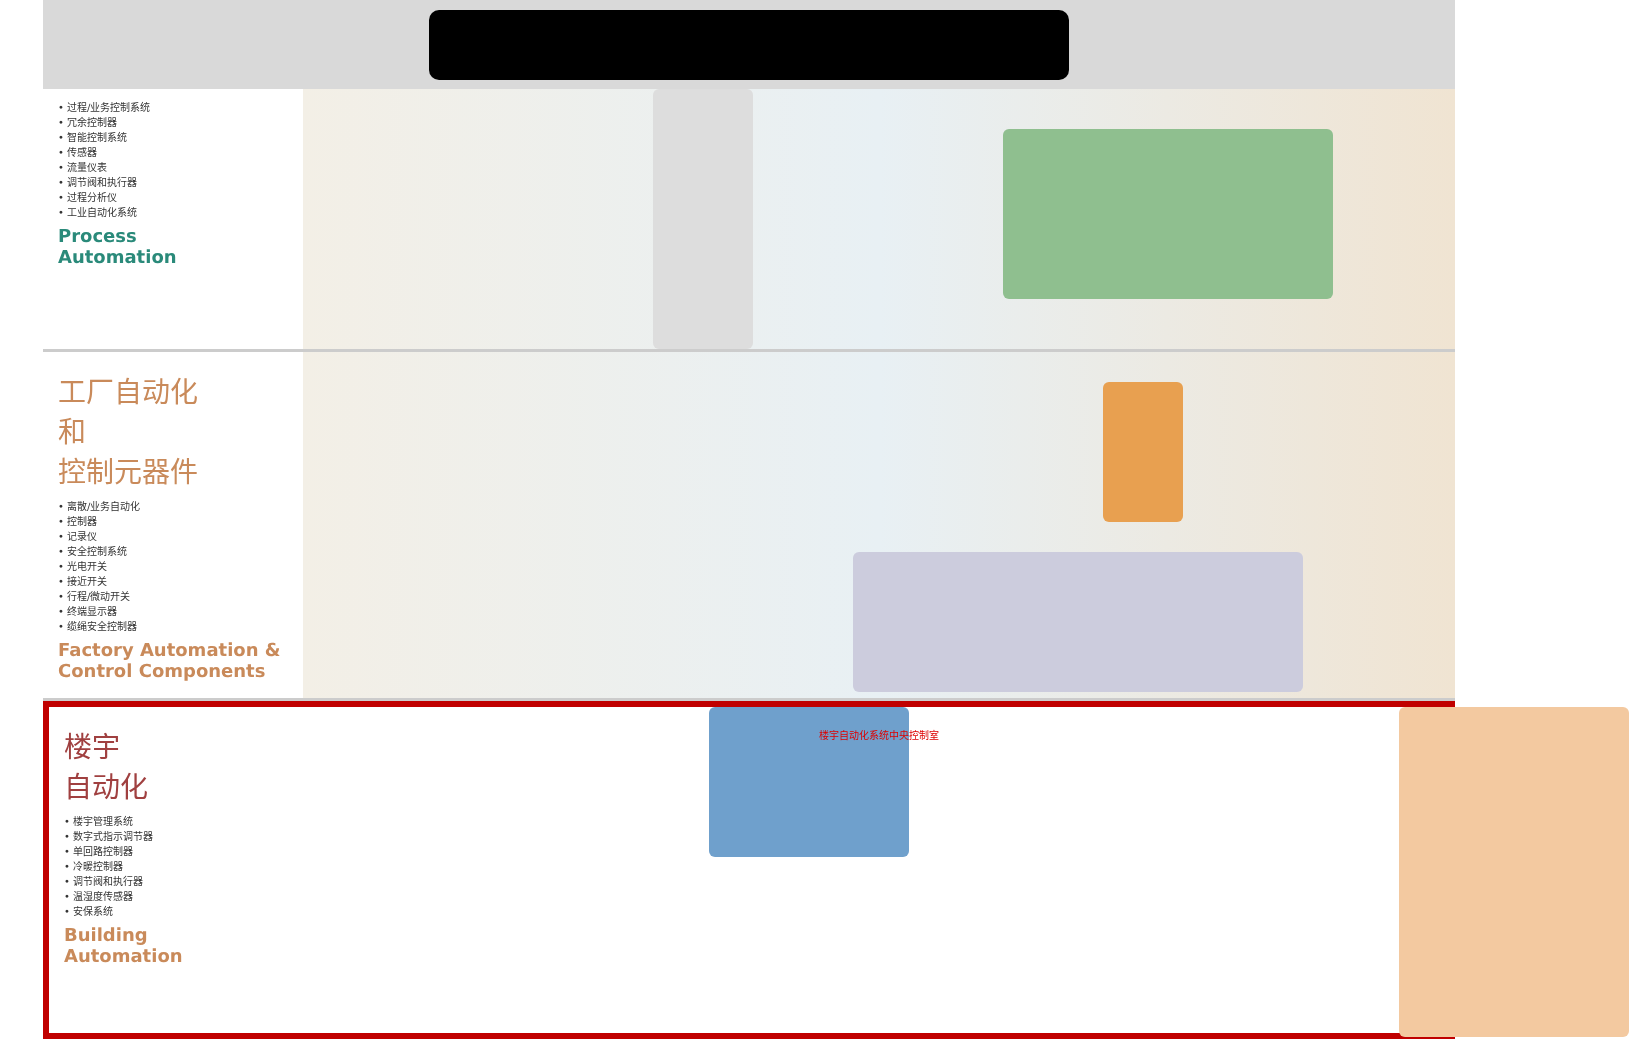• 过程/业务控制系统
• 冗余控制器
• 智能控制系统
• 传感器
• 流量仪表
• 调节阀和执行器
• 过程分析仪
• 工业自动化系统
Process
Automation
工厂自动化
和
控制元器件
• 离散/业务自动化
• 控制器
• 记录仪
• 安全控制系统
• 光电开关
• 接近开关
• 行程/微动开关
• 终端显示器
• 缆绳安全控制器
Factory Automation &
Control Components
楼宇
自动化
• 楼宇管理系统
• 数字式指示调节器
• 单回路控制器
• 冷暖控制器
• 调节阀和执行器
• 温湿度传感器
• 安保系统
Building
Automation
楼宇自动化系统中央控制室